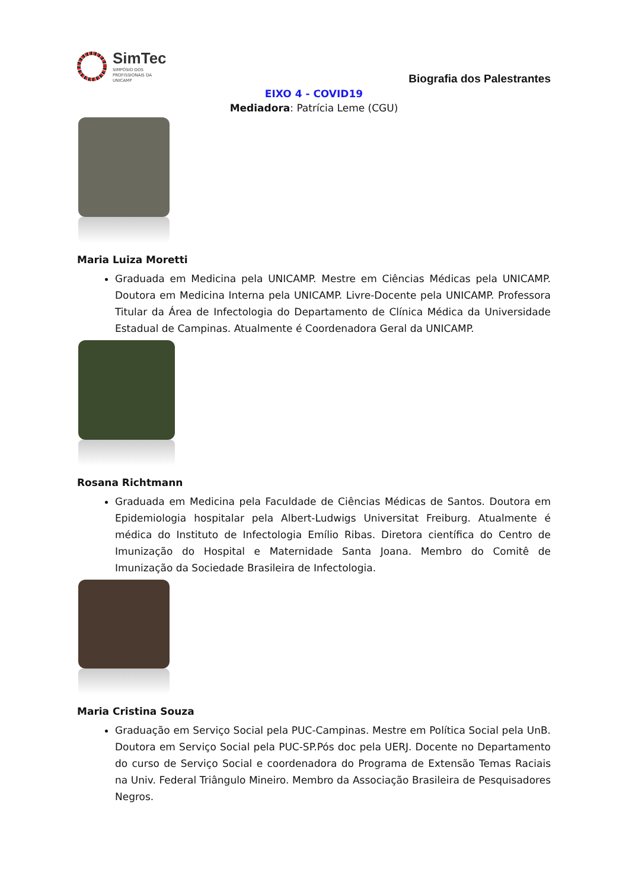SimTec
SIMPÓSIO DOS
PROFISSIONAIS DA
UNICAMP
Biografia dos Palestrantes
EIXO 4 - COVID19
Mediadora: Patrícia Leme (CGU)
Maria Luiza Moretti
Graduada em Medicina pela UNICAMP. Mestre em Ciências Médicas pela UNICAMP. Doutora em Medicina Interna pela UNICAMP. Livre-Docente pela UNICAMP. Professora Titular da Área de Infectologia do Departamento de Clínica Médica da Universidade Estadual de Campinas. Atualmente é Coordenadora Geral da UNICAMP.
Rosana Richtmann
Graduada em Medicina pela Faculdade de Ciências Médicas de Santos. Doutora em Epidemiologia hospitalar pela Albert-Ludwigs Universitat Freiburg. Atualmente é médica do Instituto de Infectologia Emílio Ribas. Diretora científica do Centro de Imunização do Hospital e Maternidade Santa Joana. Membro do Comitê de Imunização da Sociedade Brasileira de Infectologia.
Maria Cristina Souza
Graduação em Serviço Social pela PUC-Campinas. Mestre em Política Social pela UnB. Doutora em Serviço Social pela PUC-SP.Pós doc pela UERJ. Docente no Departamento do curso de Serviço Social e coordenadora do Programa de Extensão Temas Raciais na Univ. Federal Triângulo Mineiro. Membro da Associação Brasileira de Pesquisadores Negros.